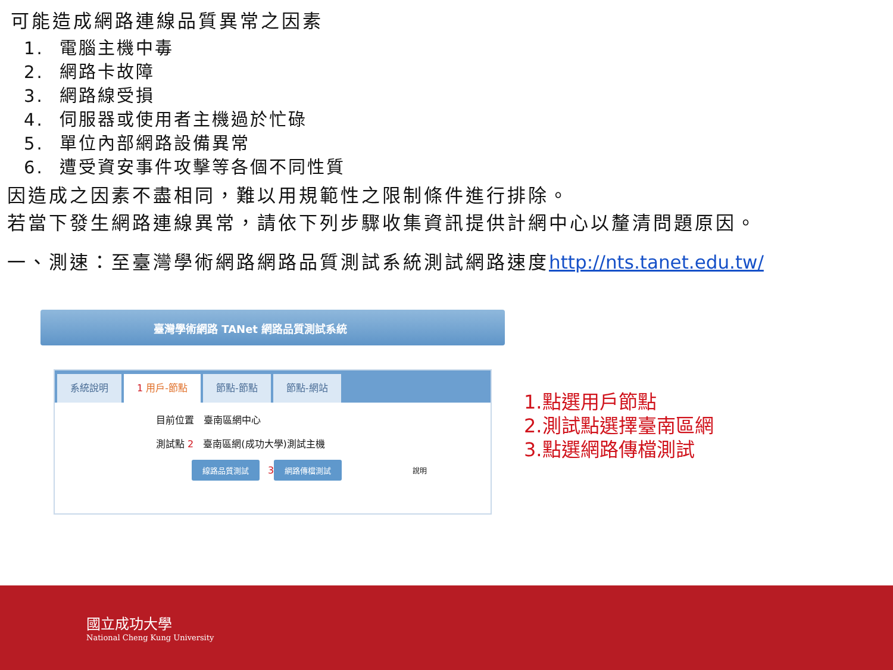可能造成網路連線品質異常之因素
1. 電腦主機中毒
2. 網路卡故障
3. 網路線受損
4. 伺服器或使用者主機過於忙碌
5. 單位內部網路設備異常
6. 遭受資安事件攻擊等各個不同性質
因造成之因素不盡相同，難以用規範性之限制條件進行排除。
若當下發生網路連線異常，請依下列步驟收集資訊提供計網中心以釐清問題原因。
一、測速：至臺灣學術網路網路品質測試系統測試網路速度http://nts.tanet.edu.tw/
臺灣學術網路 TANet 網路品質測試系統
系統說明 1 用戶-節點 節點-節點 節點-網站
目前位置　臺南區網中心
測試點 2　臺南區網(成功大學)測試主機
線路品質測試 3 網路傳檔測試 說明
1.點選用戶節點
2.測試點選擇臺南區網
3.點選網路傳檔測試
國立成功大學
National Cheng Kung University